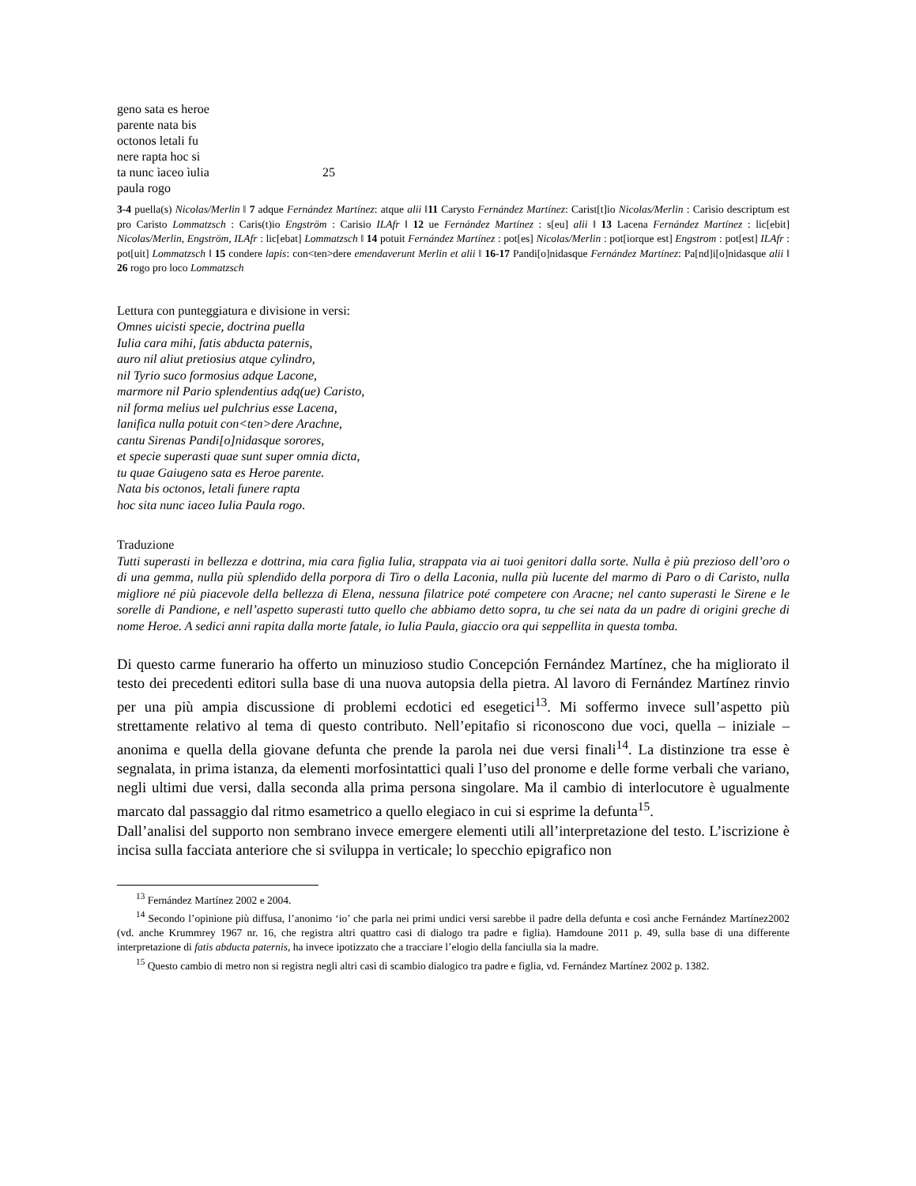geno sata es heroe
parente nata bis
octonos letali fu
nere rapta hoc si
ta nunc ìaceo ìulia 25
paula rogo
3-4 puella(s) Nicolas/Merlin ǁ 7 adque Fernández Martínez: atque alii ǁ11 Carysto Fernández Martínez: Carist[t]io Nicolas/Merlin : Carisio descriptum est pro Caristo Lommatzsch : Caris(t)io Engström : Carisio ILAfr ǁ 12 ue Fernández Martínez : s[eu] alii ǁ 13 Lacena Fernández Martínez : lic[ebit] Nicolas/Merlin, Engström, ILAfr : lic[ebat] Lommatzsch ǁ 14 potuit Fernández Martínez : pot[es] Nicolas/Merlin : pot[iorque est] Engstrom : pot[est] ILAfr : pot[uit] Lommatzsch ǁ 15 condere lapis: con<ten>dere emendaverunt Merlin et alii ǁ 16-17 Pandi[o]nidasque Fernández Martínez: Pa[nd]i[o]nidasque alii ǁ 26 rogo pro loco Lommatzsch
Lettura con punteggiatura e divisione in versi:
Omnes uicisti specie, doctrina puella
Iulia cara mihi, fatis abducta paternis,
auro nil aliut pretiosius atque cylindro,
nil Tyrio suco formosius adque Lacone,
marmore nil Pario splendentius adq(ue) Caristo,
nil forma melius uel pulchrius esse Lacena,
lanifica nulla potuit con<ten>dere Arachne,
cantu Sirenas Pandi[o]nidasque sorores,
et specie superasti quae sunt super omnia dicta,
tu quae Gaiugeno sata es Heroe parente.
Nata bis octonos, letali funere rapta
hoc sita nunc iaceo Iulia Paula rogo.
Traduzione
Tutti superasti in bellezza e dottrina, mia cara figlia Iulia, strappata via ai tuoi genitori dalla sorte. Nulla è più prezioso dell’oro o di una gemma, nulla più splendido della porpora di Tiro o della Laconia, nulla più lucente del marmo di Paro o di Caristo, nulla migliore né più piacevole della bellezza di Elena, nessuna filatrice poté competere con Aracne; nel canto superasti le Sirene e le sorelle di Pandione, e nell’aspetto superasti tutto quello che abbiamo detto sopra, tu che sei nata da un padre di origini greche di nome Heroe. A sedici anni rapita dalla morte fatale, io Iulia Paula, giaccio ora qui seppellita in questa tomba.
Di questo carme funerario ha offerto un minuzioso studio Concepción Fernández Martínez, che ha migliorato il testo dei precedenti editori sulla base di una nuova autopsia della pietra. Al lavoro di Fernández Martínez rinvio per una più ampia discussione di problemi ecdotici ed esegetici<sup>13</sup>. Mi soffermo invece sull’aspetto più strettamente relativo al tema di questo contributo. Nell’epitafio si riconoscono due voci, quella – iniziale – anonima e quella della giovane defunta che prende la parola nei due versi finali<sup>14</sup>. La distinzione tra esse è segnalata, in prima istanza, da elementi morfosintattici quali l’uso del pronome e delle forme verbali che variano, negli ultimi due versi, dalla seconda alla prima persona singolare. Ma il cambio di interlocutore è ugualmente marcato dal passaggio dal ritmo esametrico a quello elegiaco in cui si esprime la defunta<sup>15</sup>.
Dall’analisi del supporto non sembrano invece emergere elementi utili all’interpretazione del testo. L’iscrizione è incisa sulla facciata anteriore che si sviluppa in verticale; lo specchio epigrafico non
<sup>13</sup> Fernández Martínez 2002 e 2004.
<sup>14</sup> Secondo l’opinione più diffusa, l’anonimo ‘io’ che parla nei primi undici versi sarebbe il padre della defunta e così anche Fernández Martínez2002 (vd. anche Krummrey 1967 nr. 16, che registra altri quattro casi di dialogo tra padre e figlia). Hamdoune 2011 p. 49, sulla base di una differente interpretazione di fatis abducta paternis, ha invece ipotizzato che a tracciare l’elogio della fanciulla sia la madre.
<sup>15</sup> Questo cambio di metro non si registra negli altri casi di scambio dialogico tra padre e figlia, vd. Fernández Martínez 2002 p. 1382.